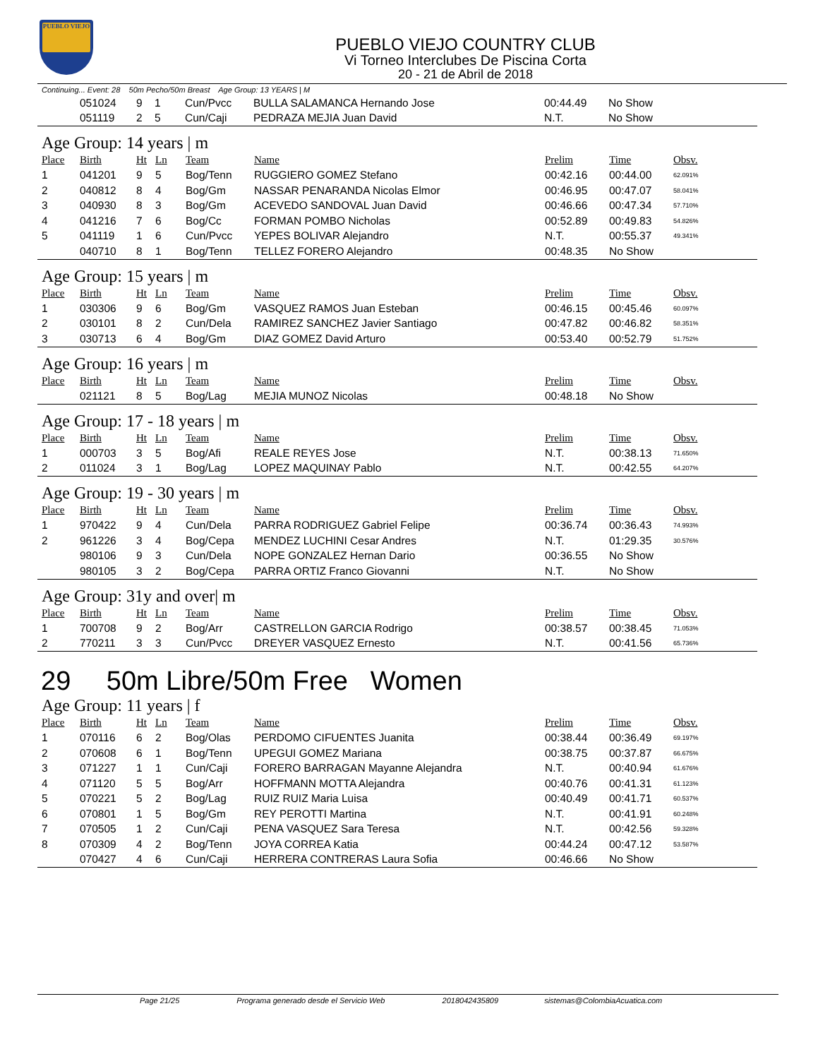PUEBLO VIEJO
PUEBLO VIEJO COUNTRY CLUB
Vi Torneo Interclubes De Piscina Corta
20 - 21 de Abril de 2018
Continuing... Event: 28 50m Pecho/50m Breast Age Group: 13 YEARS | M
| | 051024 | 9 | 1 | Cun/Pvcc | BULLA SALAMANCA Hernando Jose | 00:44.49 | No Show | |
| | 051119 | 2 | 5 | Cun/Caji | PEDRAZA MEJIA Juan David | N.T. | No Show | |
Age Group: 14 years | m
| Place | Birth | Ht | Ln | Team | Name | Prelim | Time | Obsv. |
| --- | --- | --- | --- | --- | --- | --- | --- | --- |
| 1 | 041201 | 9 | 5 | Bog/Tenn | RUGGIERO GOMEZ Stefano | 00:42.16 | 00:44.00 | 62.091% |
| 2 | 040812 | 8 | 4 | Bog/Gm | NASSAR PENARANDA Nicolas Elmor | 00:46.95 | 00:47.07 | 58.041% |
| 3 | 040930 | 8 | 3 | Bog/Gm | ACEVEDO SANDOVAL Juan David | 00:46.66 | 00:47.34 | 57.710% |
| 4 | 041216 | 7 | 6 | Bog/Cc | FORMAN POMBO Nicholas | 00:52.89 | 00:49.83 | 54.826% |
| 5 | 041119 | 1 | 6 | Cun/Pvcc | YEPES BOLIVAR Alejandro | N.T. | 00:55.37 | 49.341% |
| | 040710 | 8 | 1 | Bog/Tenn | TELLEZ FORERO Alejandro | 00:48.35 | No Show | |
Age Group: 15 years | m
| Place | Birth | Ht | Ln | Team | Name | Prelim | Time | Obsv. |
| --- | --- | --- | --- | --- | --- | --- | --- | --- |
| 1 | 030306 | 9 | 6 | Bog/Gm | VASQUEZ RAMOS Juan Esteban | 00:46.15 | 00:45.46 | 60.097% |
| 2 | 030101 | 8 | 2 | Cun/Dela | RAMIREZ SANCHEZ Javier Santiago | 00:47.82 | 00:46.82 | 58.351% |
| 3 | 030713 | 6 | 4 | Bog/Gm | DIAZ GOMEZ David Arturo | 00:53.40 | 00:52.79 | 51.752% |
Age Group: 16 years | m
| Place | Birth | Ht | Ln | Team | Name | Prelim | Time | Obsv. |
| --- | --- | --- | --- | --- | --- | --- | --- | --- |
| | 021121 | 8 | 5 | Bog/Lag | MEJIA MUNOZ Nicolas | 00:48.18 | No Show | |
Age Group: 17 - 18 years | m
| Place | Birth | Ht | Ln | Team | Name | Prelim | Time | Obsv. |
| --- | --- | --- | --- | --- | --- | --- | --- | --- |
| 1 | 000703 | 3 | 5 | Bog/Afi | REALE REYES Jose | N.T. | 00:38.13 | 71.650% |
| 2 | 011024 | 3 | 1 | Bog/Lag | LOPEZ MAQUINAY Pablo | N.T. | 00:42.55 | 64.207% |
Age Group: 19 - 30 years | m
| Place | Birth | Ht | Ln | Team | Name | Prelim | Time | Obsv. |
| --- | --- | --- | --- | --- | --- | --- | --- | --- |
| 1 | 970422 | 9 | 4 | Cun/Dela | PARRA RODRIGUEZ Gabriel Felipe | 00:36.74 | 00:36.43 | 74.993% |
| 2 | 961226 | 3 | 4 | Bog/Cepa | MENDEZ LUCHINI Cesar Andres | N.T. | 01:29.35 | 30.576% |
| | 980106 | 9 | 3 | Cun/Dela | NOPE GONZALEZ Hernan Dario | 00:36.55 | No Show | |
| | 980105 | 3 | 2 | Bog/Cepa | PARRA ORTIZ Franco Giovanni | N.T. | No Show | |
Age Group: 31y and over| m
| Place | Birth | Ht | Ln | Team | Name | Prelim | Time | Obsv. |
| --- | --- | --- | --- | --- | --- | --- | --- | --- |
| 1 | 700708 | 9 | 2 | Bog/Arr | CASTRELLON GARCIA Rodrigo | 00:38.57 | 00:38.45 | 71.053% |
| 2 | 770211 | 3 | 3 | Cun/Pvcc | DREYER VASQUEZ Ernesto | N.T. | 00:41.56 | 65.736% |
29 50m Libre/50m Free Women
Age Group: 11 years | f
| Place | Birth | Ht | Ln | Team | Name | Prelim | Time | Obsv. |
| --- | --- | --- | --- | --- | --- | --- | --- | --- |
| 1 | 070116 | 6 | 2 | Bog/Olas | PERDOMO CIFUENTES Juanita | 00:38.44 | 00:36.49 | 69.197% |
| 2 | 070608 | 6 | 1 | Bog/Tenn | UPEGUI GOMEZ Mariana | 00:38.75 | 00:37.87 | 66.675% |
| 3 | 071227 | 1 | 1 | Cun/Caji | FORERO BARRAGAN Mayanne Alejandra | N.T. | 00:40.94 | 61.676% |
| 4 | 071120 | 5 | 5 | Bog/Arr | HOFFMANN MOTTA Alejandra | 00:40.76 | 00:41.31 | 61.123% |
| 5 | 070221 | 5 | 2 | Bog/Lag | RUIZ RUIZ Maria Luisa | 00:40.49 | 00:41.71 | 60.537% |
| 6 | 070801 | 1 | 5 | Bog/Gm | REY PEROTTI Martina | N.T. | 00:41.91 | 60.248% |
| 7 | 070505 | 1 | 2 | Cun/Caji | PENA VASQUEZ Sara Teresa | N.T. | 00:42.56 | 59.328% |
| 8 | 070309 | 4 | 2 | Bog/Tenn | JOYA CORREA Katia | 00:44.24 | 00:47.12 | 53.587% |
| | 070427 | 4 | 6 | Cun/Caji | HERRERA CONTRERAS Laura Sofia | 00:46.66 | No Show | |
Page 21/25 Programa generado desde el Servicio Web 2018042435809 sistemas@ColombiaAcuatica.com